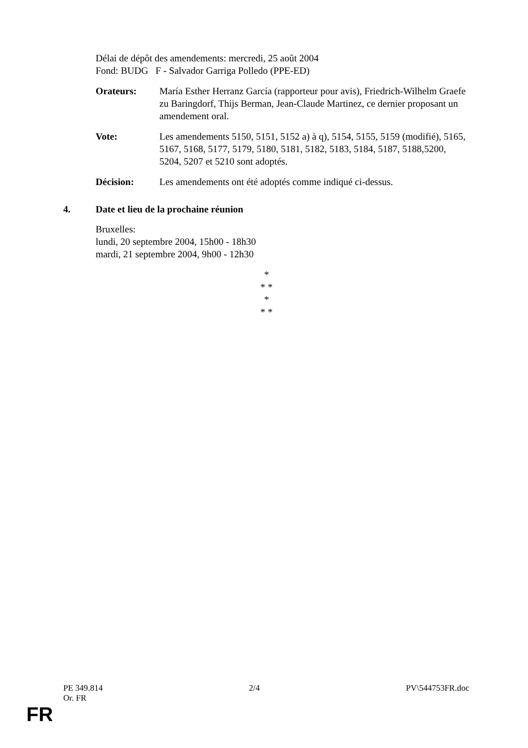Délai de dépôt des amendements: mercredi, 25 août 2004
Fond: BUDG F - Salvador Garriga Polledo (PPE-ED)
Orateurs: María Esther Herranz García (rapporteur pour avis), Friedrich-Wilhelm Graefe zu Baringdorf, Thijs Berman, Jean-Claude Martinez, ce dernier proposant un amendement oral.
Vote: Les amendements 5150, 5151, 5152 a) à q), 5154, 5155, 5159 (modifié), 5165, 5167, 5168, 5177, 5179, 5180, 5181, 5182, 5183, 5184, 5187, 5188,5200, 5204, 5207 et 5210 sont adoptés.
Décision: Les amendements ont été adoptés comme indiqué ci-dessus.
4. Date et lieu de la prochaine réunion
Bruxelles:
lundi, 20 septembre 2004, 15h00 - 18h30
mardi, 21 septembre 2004, 9h00 - 12h30
*
* *
*
* *
PE 349.814
Or. FR 2/4 PV\544753FR.doc
FR